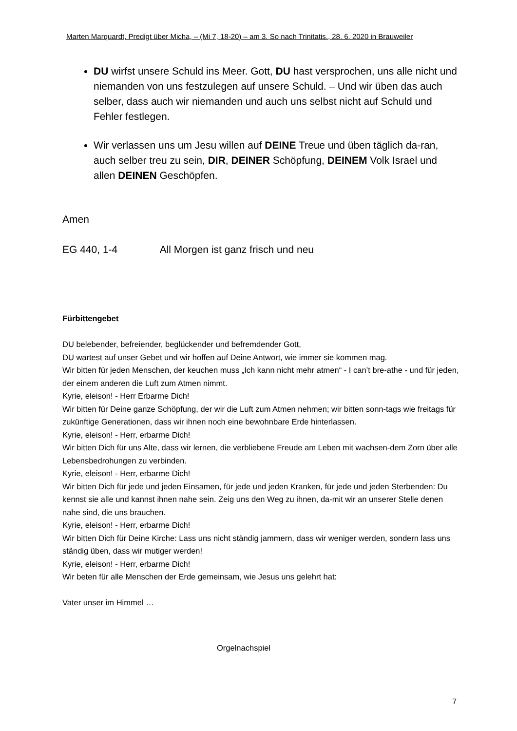Marten Marquardt, Predigt über Micha, – (Mi 7, 18-20) – am 3. So nach Trinitatis., 28. 6. 2020 in Brauweiler
DU wirfst unsere Schuld ins Meer. Gott, DU hast versprochen, uns alle nicht und niemanden von uns festzulegen auf unsere Schuld. – Und wir üben das auch selber, dass auch wir niemanden und auch uns selbst nicht auf Schuld und Fehler festlegen.
Wir verlassen uns um Jesu willen auf DEINE Treue und üben täglich da-ran, auch selber treu zu sein, DIR, DEINER Schöpfung, DEINEM Volk Israel und allen DEINEN Geschöpfen.
Amen
EG 440, 1-4 All Morgen ist ganz frisch und neu
Fürbittengebet
DU belebender, befreiender, beglückender und befremdender Gott,
DU wartest auf unser Gebet und wir hoffen auf Deine Antwort, wie immer sie kommen mag.
Wir bitten für jeden Menschen, der keuchen muss „Ich kann nicht mehr atmen“ - I can’t bre-athe - und für jeden, der einem anderen die Luft zum Atmen nimmt.
Kyrie, eleison! - Herr Erbarme Dich!
Wir bitten für Deine ganze Schöpfung, der wir die Luft zum Atmen nehmen; wir bitten sonn-tags wie freitags für zukünftige Generationen, dass wir ihnen noch eine bewohnbare Erde hinterlassen.
Kyrie, eleison! - Herr, erbarme Dich!
Wir bitten Dich für uns Alte, dass wir lernen, die verbliebene Freude am Leben mit wachsen-dem Zorn über alle Lebensbedrohungen zu verbinden.
Kyrie, eleison! - Herr, erbarme Dich!
Wir bitten Dich für jede und jeden Einsamen, für jede und jeden Kranken, für jede und jeden Sterbenden: Du kennst sie alle und kannst ihnen nahe sein. Zeig uns den Weg zu ihnen, da-mit wir an unserer Stelle denen nahe sind, die uns brauchen.
Kyrie, eleison! - Herr, erbarme Dich!
Wir bitten Dich für Deine Kirche: Lass uns nicht ständig jammern, dass wir weniger werden, sondern lass uns ständig üben, dass wir mutiger werden!
Kyrie, eleison! - Herr, erbarme Dich!
Wir beten für alle Menschen der Erde gemeinsam, wie Jesus uns gelehrt hat:
Vater unser im Himmel …
Orgelnachspiel
7